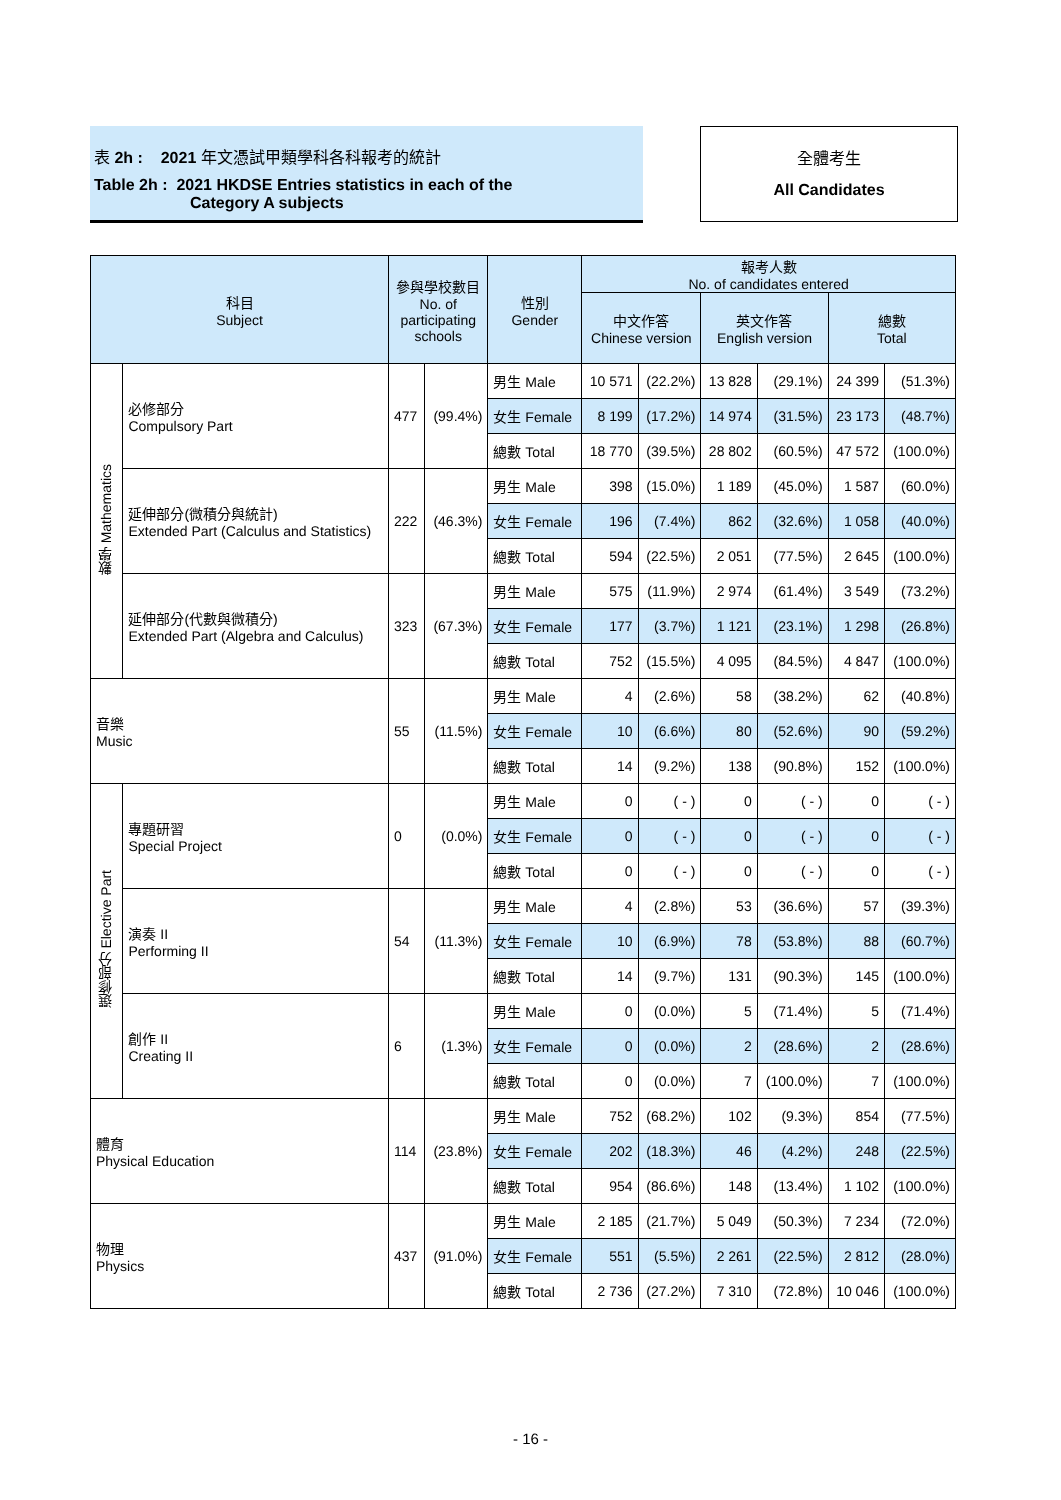表 2h : 2021 年文憑試甲類學科各科報考的統計
Table 2h : 2021 HKDSE Entries statistics in each of the
Category A subjects
全體考生
All Candidates
| 科目 Subject | | 參與學校數目 No. of participating schools | | 性別 Gender | 報考人數 No. of candidates entered | | | | | |
| --- | --- | --- | --- | --- | --- | --- | --- | --- | --- | --- |
| | | | | | 中文作答 Chinese version | | 英文作答 English version | | 總數 Total | |
| 數學 Mathematics | 必修部分 Compulsory Part | 477 | (99.4%) | 男生 Male | 10 571 | (22.2%) | 13 828 | (29.1%) | 24 399 | (51.3%) |
| | | | | 女生 Female | 8 199 | (17.2%) | 14 974 | (31.5%) | 23 173 | (48.7%) |
| | | | | 總數 Total | 18 770 | (39.5%) | 28 802 | (60.5%) | 47 572 | (100.0%) |
| | 延伸部分(微積分與統計) Extended Part (Calculus and Statistics) | 222 | (46.3%) | 男生 Male | 398 | (15.0%) | 1 189 | (45.0%) | 1 587 | (60.0%) |
| | | | | 女生 Female | 196 | (7.4%) | 862 | (32.6%) | 1 058 | (40.0%) |
| | | | | 總數 Total | 594 | (22.5%) | 2 051 | (77.5%) | 2 645 | (100.0%) |
| | 延伸部分(代數與微積分) Extended Part (Algebra and Calculus) | 323 | (67.3%) | 男生 Male | 575 | (11.9%) | 2 974 | (61.4%) | 3 549 | (73.2%) |
| | | | | 女生 Female | 177 | (3.7%) | 1 121 | (23.1%) | 1 298 | (26.8%) |
| | | | | 總數 Total | 752 | (15.5%) | 4 095 | (84.5%) | 4 847 | (100.0%) |
| 音樂 Music | | 55 | (11.5%) | 男生 Male | 4 | (2.6%) | 58 | (38.2%) | 62 | (40.8%) |
| | | | | 女生 Female | 10 | (6.6%) | 80 | (52.6%) | 90 | (59.2%) |
| | | | | 總數 Total | 14 | (9.2%) | 138 | (90.8%) | 152 | (100.0%) |
| 選修部分 Elective Part | 專題研習 Special Project | 0 | (0.0%) | 男生 Male | 0 | ( - ) | 0 | ( - ) | 0 | ( - ) |
| | | | | 女生 Female | 0 | ( - ) | 0 | ( - ) | 0 | ( - ) |
| | | | | 總數 Total | 0 | ( - ) | 0 | ( - ) | 0 | ( - ) |
| | 演奏 II Performing II | 54 | (11.3%) | 男生 Male | 4 | (2.8%) | 53 | (36.6%) | 57 | (39.3%) |
| | | | | 女生 Female | 10 | (6.9%) | 78 | (53.8%) | 88 | (60.7%) |
| | | | | 總數 Total | 14 | (9.7%) | 131 | (90.3%) | 145 | (100.0%) |
| | 創作 II Creating II | 6 | (1.3%) | 男生 Male | 0 | (0.0%) | 5 | (71.4%) | 5 | (71.4%) |
| | | | | 女生 Female | 0 | (0.0%) | 2 | (28.6%) | 2 | (28.6%) |
| | | | | 總數 Total | 0 | (0.0%) | 7 | (100.0%) | 7 | (100.0%) |
| 體育 Physical Education | | 114 | (23.8%) | 男生 Male | 752 | (68.2%) | 102 | (9.3%) | 854 | (77.5%) |
| | | | | 女生 Female | 202 | (18.3%) | 46 | (4.2%) | 248 | (22.5%) |
| | | | | 總數 Total | 954 | (86.6%) | 148 | (13.4%) | 1 102 | (100.0%) |
| 物理 Physics | | 437 | (91.0%) | 男生 Male | 2 185 | (21.7%) | 5 049 | (50.3%) | 7 234 | (72.0%) |
| | | | | 女生 Female | 551 | (5.5%) | 2 261 | (22.5%) | 2 812 | (28.0%) |
| | | | | 總數 Total | 2 736 | (27.2%) | 7 310 | (72.8%) | 10 046 | (100.0%) |
- 16 -